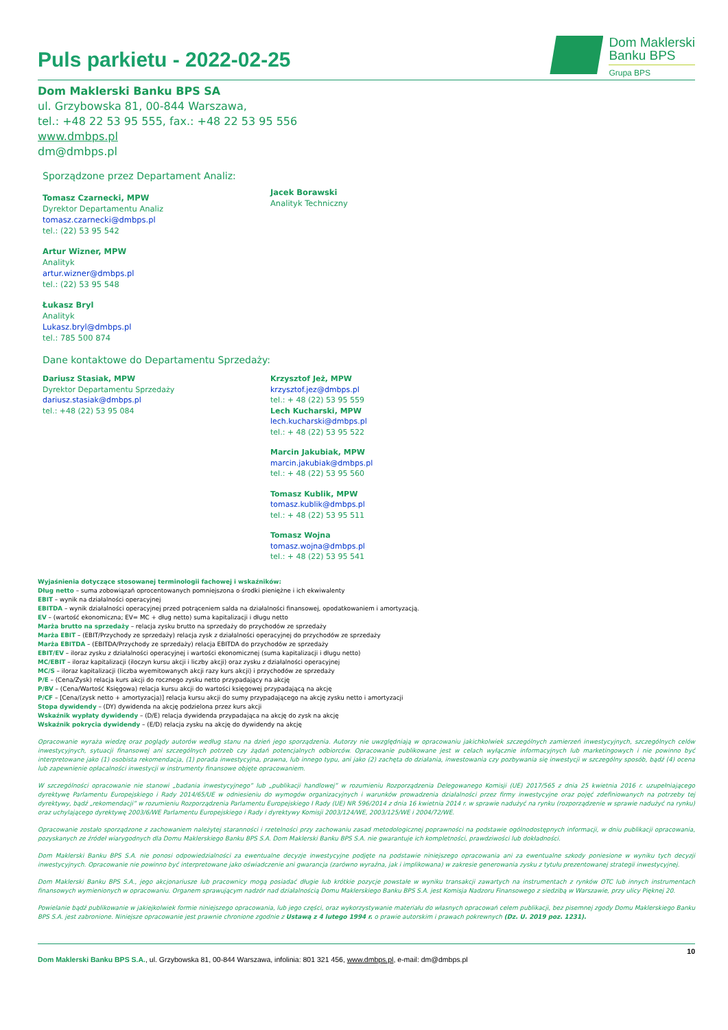Puls parkietu - 2022-02-25
Dom Maklerski
Banku BPS
Grupa BPS
Dom Maklerski Banku BPS SA
ul. Grzybowska 81, 00-844 Warszawa,
tel.: +48 22 53 95 555, fax.: +48 22 53 95 556
www.dmbps.pl
dm@dmbps.pl
Sporządzone przez Departament Analiz:
Tomasz Czarnecki, MPW
Dyrektor Departamentu Analiz
tomasz.czarnecki@dmbps.pl
tel.: (22) 53 95 542
Artur Wizner, MPW
Analityk
artur.wizner@dmbps.pl
tel.: (22) 53 95 548
Łukasz Bryl
Analityk
Lukasz.bryl@dmbps.pl
tel.: 785 500 874
Jacek Borawski
Analityk Techniczny
Dane kontaktowe do Departamentu Sprzedaży:
Dariusz Stasiak, MPW
Dyrektor Departamentu Sprzedaży
dariusz.stasiak@dmbps.pl
tel.: +48 (22) 53 95 084
Krzysztof Jeż, MPW
krzysztof.jez@dmbps.pl
tel.: + 48 (22) 53 95 559
Lech Kucharski, MPW
lech.kucharski@dmbps.pl
tel.: + 48 (22) 53 95 522
Marcin Jakubiak, MPW
marcin.jakubiak@dmbps.pl
tel.: + 48 (22) 53 95 560
Tomasz Kublik, MPW
tomasz.kublik@dmbps.pl
tel.: + 48 (22) 53 95 511
Tomasz Wojna
tomasz.wojna@dmbps.pl
tel.: + 48 (22) 53 95 541
Wyjaśnienia dotyczące stosowanej terminologii fachowej i wskaźników:
Dług netto – suma zobowiązań oprocentowanych pomniejszona o środki pieniężne i ich ekwiwalenty
EBIT – wynik na działalności operacyjnej
EBITDA – wynik działalności operacyjnej przed potrąceniem salda na działalności finansowej, opodatkowaniem i amortyzacją.
EV – (wartość ekonomiczna; EV= MC + dług netto) suma kapitalizacji i długu netto
Marża brutto na sprzedaży – relacja zysku brutto na sprzedaży do przychodów ze sprzedaży
Marża EBIT – (EBIT/Przychody ze sprzedaży) relacja zysk z działalności operacyjnej do przychodów ze sprzedaży
Marża EBITDA – (EBITDA/Przychody ze sprzedaży) relacja EBITDA do przychodów ze sprzedaży
EBIT/EV – iloraz zysku z działalności operacyjnej i wartości ekonomicznej (suma kapitalizacji i długu netto)
MC/EBIT – iloraz kapitalizacji (iloczyn kursu akcji i liczby akcji) oraz zysku z działalności operacyjnej
MC/S – iloraz kapitalizacji (liczba wyemitowanych akcji razy kurs akcji) i przychodów ze sprzedaży
P/E – (Cena/Zysk) relacja kurs akcji do rocznego zysku netto przypadający na akcję
P/BV – (Cena/Wartość Księgowa) relacja kursu akcji do wartości księgowej przypadającą na akcję
P/CF – [Cena/(zysk netto + amortyzacja)] relacja kursu akcji do sumy przypadającego na akcję zysku netto i amortyzacji
Stopa dywidendy – (DY) dywidenda na akcję podzielona przez kurs akcji
Wskaźnik wypłaty dywidendy – (D/E) relacja dywidenda przypadająca na akcję do zysk na akcję
Wskaźnik pokrycia dywidendy – (E/D) relacja zysku na akcję do dywidendy na akcję
Opracowanie wyraża wiedzę oraz poglądy autorów według stanu na dzień jego sporządzenia. Autorzy nie uwzględniają w opracowaniu jakichkolwiek szczególnych zamierzeń inwestycyjnych, szczególnych celów inwestycyjnych, sytuacji finansowej ani szczególnych potrzeb czy żądań potencjalnych odbiorców. Opracowanie publikowane jest w celach wyłącznie informacyjnych lub marketingowych i nie powinno być interpretowane jako (1) osobista rekomendacja, (1) porada inwestycyjna, prawna, lub innego typu, ani jako (2) zachęta do działania, inwestowania czy pozbywania się inwestycji w szczególny sposób, bądź (4) ocena lub zapewnienie opłacalności inwestycji w instrumenty finansowe objęte opracowaniem.
W szczególności opracowanie nie stanowi „badania inwestycyjnego” lub „publikacji handlowej” w rozumieniu Rozporządzenia Delegowanego Komisji (UE) 2017/565 z dnia 25 kwietnia 2016 r. uzupełniającego dyrektywę Parlamentu Europejskiego i Rady 2014/65/UE w odniesieniu do wymogów organizacyjnych i warunków prowadzenia działalności przez firmy inwestycyjne oraz pojęć zdefiniowanych na potrzeby tej dyrektywy, bądź „rekomendacji” w rozumieniu Rozporządzenia Parlamentu Europejskiego I Rady (UE) NR 596/2014 z dnia 16 kwietnia 2014 r. w sprawie nadużyć na rynku (rozporządzenie w sprawie nadużyć na rynku) oraz uchylającego dyrektywę 2003/6/WE Parlamentu Europejskiego i Rady i dyrektywy Komisji 2003/124/WE, 2003/125/WE i 2004/72/WE.
Opracowanie zostało sporządzone z zachowaniem należytej staranności i rzetelności przy zachowaniu zasad metodologicznej poprawności na podstawie ogólnodostępnych informacji, w dniu publikacji opracowania, pozyskanych ze źródeł wiarygodnych dla Domu Maklerskiego Banku BPS S.A. Dom Maklerski Banku BPS S.A. nie gwarantuje ich kompletności, prawdziwości lub dokładności.
Dom Maklerski Banku BPS S.A. nie ponosi odpowiedzialności za ewentualne decyzje inwestycyjne podjęte na podstawie niniejszego opracowania ani za ewentualne szkody poniesione w wyniku tych decyzji inwestycyjnych. Opracowanie nie powinno być interpretowane jako oświadczenie ani gwarancja (zarówno wyraźna, jak i implikowana) w zakresie generowania zysku z tytułu prezentowanej strategii inwestycyjnej.
Dom Maklerski Banku BPS S.A., jego akcjonariusze lub pracownicy mogą posiadać długie lub krótkie pozycje powstałe w wyniku transakcji zawartych na instrumentach z rynków OTC lub innych instrumentach finansowych wymienionych w opracowaniu. Organem sprawującym nadzór nad działalnością Domu Maklerskiego Banku BPS S.A. jest Komisja Nadzoru Finansowego z siedzibą w Warszawie, przy ulicy Pięknej 20.
Powielanie bądź publikowanie w jakiejkolwiek formie niniejszego opracowania, lub jego części, oraz wykorzystywanie materiału do własnych opracowań celem publikacji, bez pisemnej zgody Domu Maklerskiego Banku BPS S.A. jest zabronione. Niniejsze opracowanie jest prawnie chronione zgodnie z Ustawą z 4 lutego 1994 r. o prawie autorskim i prawach pokrewnych (Dz. U. 2019 poz. 1231).
10
Dom Maklerski Banku BPS S.A., ul. Grzybowska 81, 00-844 Warszawa, infolinia: 801 321 456, www.dmbps.pl, e-mail: dm@dmbps.pl